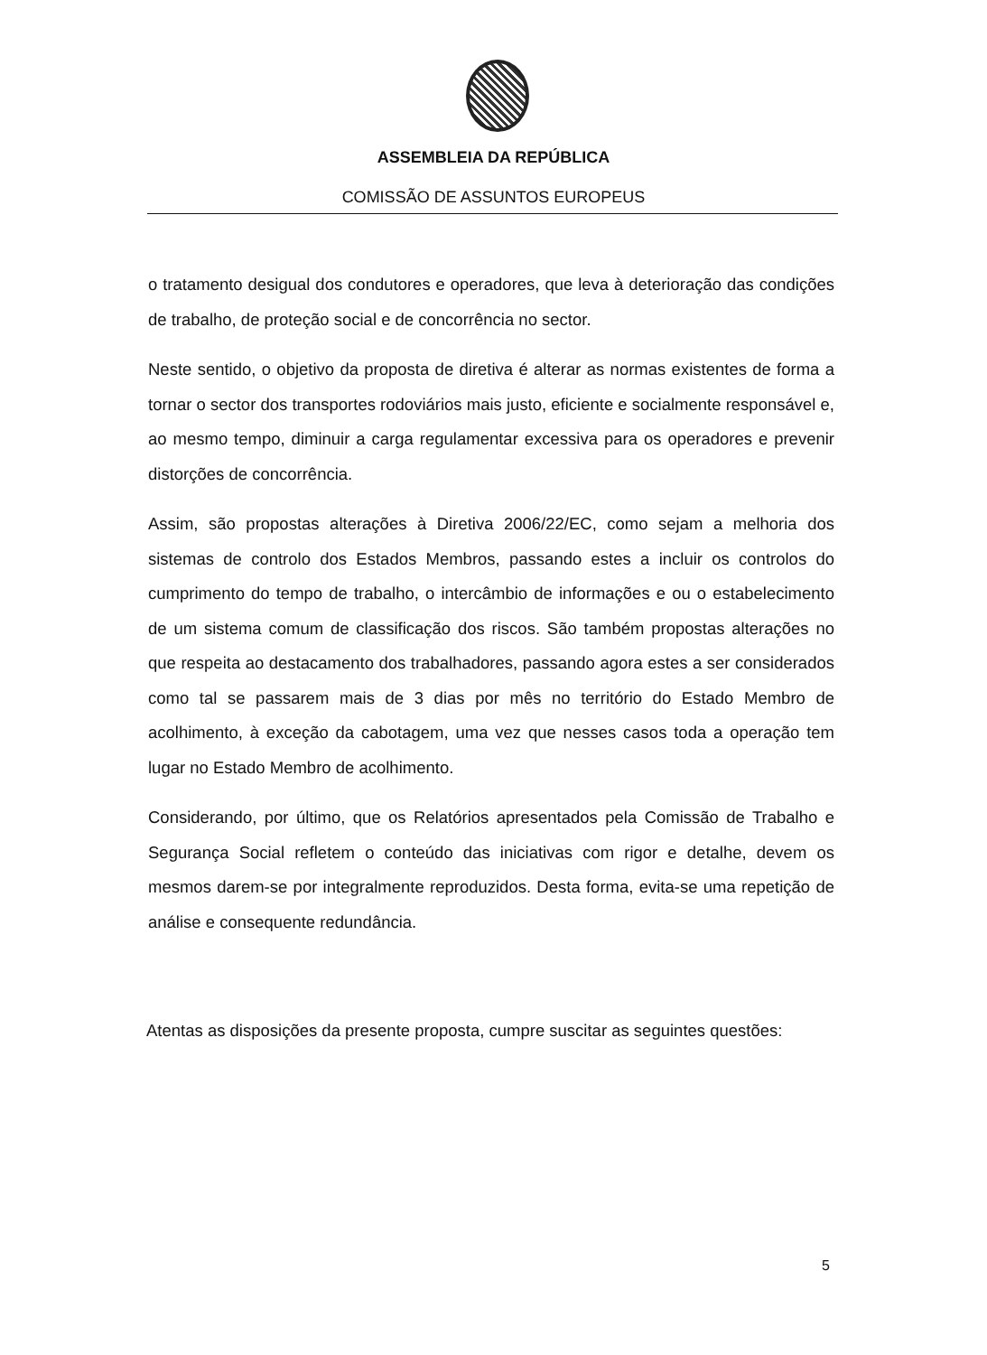ASSEMBLEIA DA REPÚBLICA
COMISSÃO DE ASSUNTOS EUROPEUS
o tratamento desigual dos condutores e operadores, que leva à deterioração das condições de trabalho, de proteção social e de concorrência no sector.
Neste sentido, o objetivo da proposta de diretiva é alterar as normas existentes de forma a tornar o sector dos transportes rodoviários mais justo, eficiente e socialmente responsável e, ao mesmo tempo, diminuir a carga regulamentar excessiva para os operadores e prevenir distorções de concorrência.
Assim, são propostas alterações à Diretiva 2006/22/EC, como sejam a melhoria dos sistemas de controlo dos Estados Membros, passando estes a incluir os controlos do cumprimento do tempo de trabalho, o intercâmbio de informações e ou o estabelecimento de um sistema comum de classificação dos riscos. São também propostas alterações no que respeita ao destacamento dos trabalhadores, passando agora estes a ser considerados como tal se passarem mais de 3 dias por mês no território do Estado Membro de acolhimento, à exceção da cabotagem, uma vez que nesses casos toda a operação tem lugar no Estado Membro de acolhimento.
Considerando, por último, que os Relatórios apresentados pela Comissão de Trabalho e Segurança Social refletem o conteúdo das iniciativas com rigor e detalhe, devem os mesmos darem-se por integralmente reproduzidos. Desta forma, evita-se uma repetição de análise e consequente redundância.
Atentas as disposições da presente proposta, cumpre suscitar as seguintes questões:
5